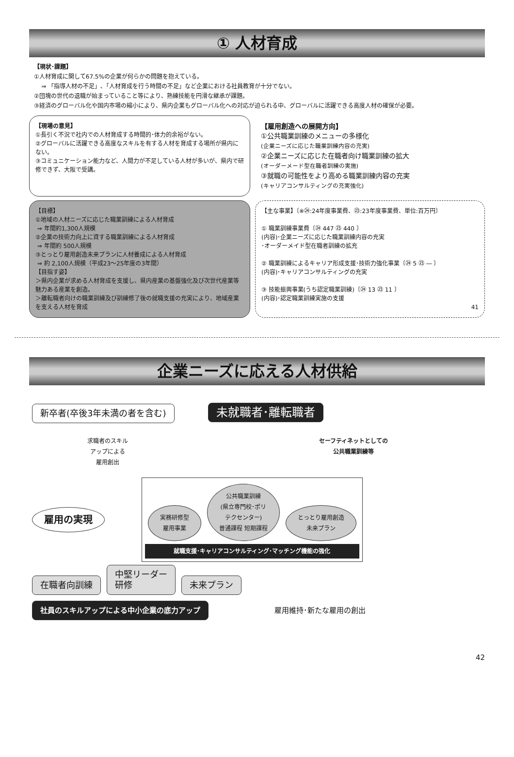① 人材育成
【現状･課題】
①人材育成に関して67.5%の企業が何らかの問題を抱えている。
⇒ 「指導人材の不足」､「人材育成を行う時間の不足」など企業における社員教育が十分でない。
②団塊の世代の退職が始まっていること等により、熟練技能を円滑な継承が課題。
③経済のグローバル化や国内市場の縮小により、県内企業もグローバル化への対応が迫られる中、グローバルに活躍できる高度人材の確保が必要。
【現場の意見】
①長引く不況で社内での人材育成する時間的･体力的余裕がない。
②グローバルに活躍できる高度なスキルを有する人材を育成する場所が県内にない。
③コミュニケーション能力など、人間力が不足している人材が多いが、県内で研修できず、大阪で受講。
【雇用創造への展開方向】
①公共職業訓練のメニューの多様化
(企業ニーズに応じた職業訓練内容の充実)
②企業ニーズに応じた在職者向け職業訓練の拡大
(オーダーメード型在職者訓練の実施)
③就職の可能性をより高める職業訓練内容の充実
(キャリアコンサルティングの充実強化)
【目標】
①地域の人材ニーズに応じた職業訓練による人材育成
⇒ 年間約1,300人規模
②企業の技術力向上に資する職業訓練による人材育成
⇒ 年間約 500人規模
③とっとり雇用創造未来プランに人材養成による人材育成
⇒ 約 2,100人規模（平成23～25年度の3年間）
【目指す姿】
＞県内企業が求める人材育成を支援し、県内産業の基盤強化及び次世代産業等魅力ある産業を創造。
＞離転職者向けの職業訓練及び訓練修了後の就職支援の充実により、地域産業を支える人材を育成
【主な事業】〔※㉔:24年度事業費、㉓:23年度事業費、単位:百万円〕
① 職業訓練事業費〔㉔ 447 ㉓ 440 〕
(内容)･企業ニーズに応じた職業訓練内容の充実
･オーダーメイド型在職者訓練の拡充
② 職業訓練によるキャリア形成支援･技術力強化事業〔㉔ 5 ㉓ ― 〕
(内容)･キャリアコンサルティングの充実
③ 技能振興事業(うち認定職業訓練)〔㉔ 13 ㉓ 11 〕
(内容)･認定職業訓練実施の支援
41
企業ニーズに応える人材供給
新卒者(卒後3年未満の者を含む) 未就職者･離転職者
求職者のスキル
アップによる
雇用創出
セーフティネットとしての
公共職業訓練等
雇用の実現
実務研修型
雇用事業 公共職業訓練
(県立専門校･ポリ
テクセンター)
普通課程 短期課程 とっとり雇用創造
未来プラン
就職支援･キャリアコンサルティング･マッチング機能の強化
在職者向訓練 中堅リーダー
研修 未来プラン
社員のスキルアップによる中小企業の底力アップ 雇用維持･新たな雇用の創出
42